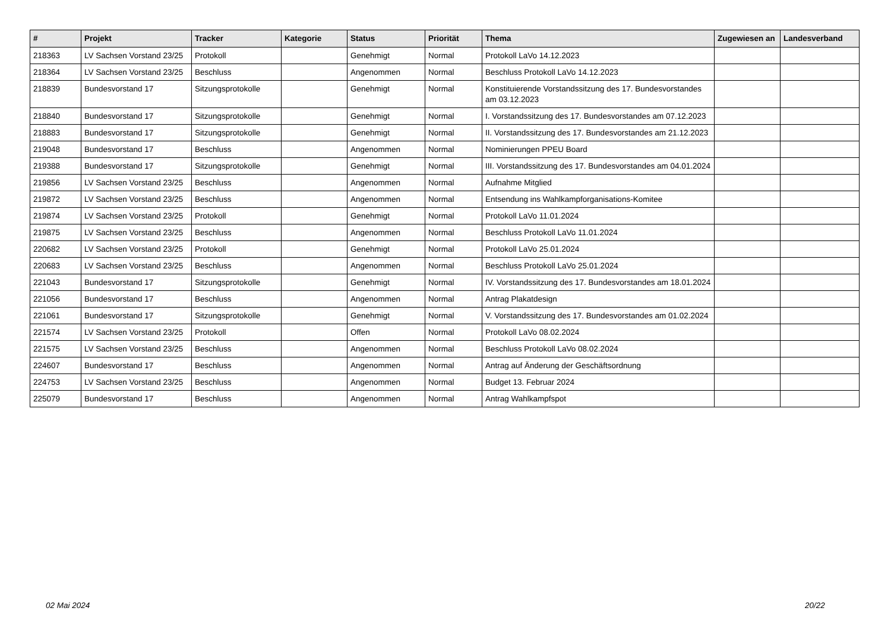| # | Projekt | Tracker | Kategorie | Status | Priorität | Thema | Zugewiesen an | Landesverband |
| --- | --- | --- | --- | --- | --- | --- | --- | --- |
| 218363 | LV Sachsen Vorstand 23/25 | Protokoll | | Genehmigt | Normal | Protokoll LaVo 14.12.2023 | | |
| 218364 | LV Sachsen Vorstand 23/25 | Beschluss | | Angenommen | Normal | Beschluss Protokoll LaVo 14.12.2023 | | |
| 218839 | Bundesvorstand 17 | Sitzungsprotokolle | | Genehmigt | Normal | Konstituierende Vorstandssitzung des 17. Bundesvorstandes am 03.12.2023 | | |
| 218840 | Bundesvorstand 17 | Sitzungsprotokolle | | Genehmigt | Normal | I. Vorstandssitzung des 17. Bundesvorstandes am 07.12.2023 | | |
| 218883 | Bundesvorstand 17 | Sitzungsprotokolle | | Genehmigt | Normal | II. Vorstandssitzung des 17. Bundesvorstandes am 21.12.2023 | | |
| 219048 | Bundesvorstand 17 | Beschluss | | Angenommen | Normal | Nominierungen PPEU Board | | |
| 219388 | Bundesvorstand 17 | Sitzungsprotokolle | | Genehmigt | Normal | III. Vorstandssitzung des 17. Bundesvorstandes am 04.01.2024 | | |
| 219856 | LV Sachsen Vorstand 23/25 | Beschluss | | Angenommen | Normal | Aufnahme Mitglied | | |
| 219872 | LV Sachsen Vorstand 23/25 | Beschluss | | Angenommen | Normal | Entsendung ins Wahlkampforganisations-Komitee | | |
| 219874 | LV Sachsen Vorstand 23/25 | Protokoll | | Genehmigt | Normal | Protokoll LaVo 11.01.2024 | | |
| 219875 | LV Sachsen Vorstand 23/25 | Beschluss | | Angenommen | Normal | Beschluss Protokoll LaVo 11.01.2024 | | |
| 220682 | LV Sachsen Vorstand 23/25 | Protokoll | | Genehmigt | Normal | Protokoll LaVo 25.01.2024 | | |
| 220683 | LV Sachsen Vorstand 23/25 | Beschluss | | Angenommen | Normal | Beschluss Protokoll LaVo 25.01.2024 | | |
| 221043 | Bundesvorstand 17 | Sitzungsprotokolle | | Genehmigt | Normal | IV. Vorstandssitzung des 17. Bundesvorstandes am 18.01.2024 | | |
| 221056 | Bundesvorstand 17 | Beschluss | | Angenommen | Normal | Antrag Plakatdesign | | |
| 221061 | Bundesvorstand 17 | Sitzungsprotokolle | | Genehmigt | Normal | V. Vorstandssitzung des 17. Bundesvorstandes am 01.02.2024 | | |
| 221574 | LV Sachsen Vorstand 23/25 | Protokoll | | Offen | Normal | Protokoll LaVo 08.02.2024 | | |
| 221575 | LV Sachsen Vorstand 23/25 | Beschluss | | Angenommen | Normal | Beschluss Protokoll LaVo 08.02.2024 | | |
| 224607 | Bundesvorstand 17 | Beschluss | | Angenommen | Normal | Antrag auf Änderung der Geschäftsordnung | | |
| 224753 | LV Sachsen Vorstand 23/25 | Beschluss | | Angenommen | Normal | Budget 13. Februar 2024 | | |
| 225079 | Bundesvorstand 17 | Beschluss | | Angenommen | Normal | Antrag Wahlkampfspot | | |
02 Mai 2024 20/22